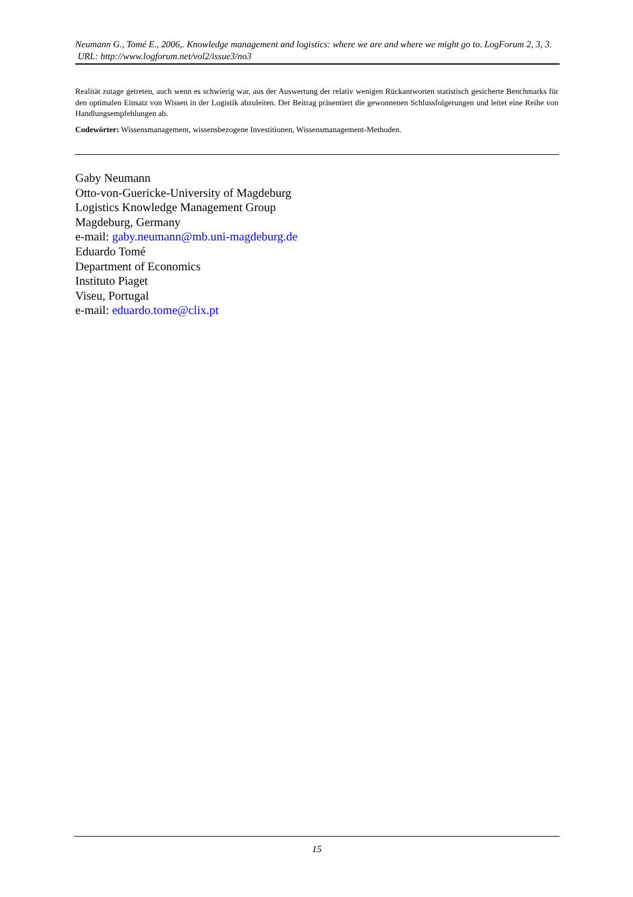Neumann G., Tomé E., 2006,. Knowledge management and logistics: where we are and where we might go to. LogForum 2, 3, 3.
URL: http://www.logforum.net/vol2/issue3/no3
Realität zutage getreten, auch wenn es schwierig war, aus der Auswertung der relativ wenigen Rückantworten statistisch gesicherte Benchmarks für den optimalen Einsatz von Wissen in der Logistik abzuleiten. Der Beitrag präsentiert die gewonnenen Schlussfolgerungen und leitet eine Reihe von Handlungsempfehlungen ab.
Codewörter: Wissensmanagement, wissensbezogene Investitionen, Wissensmanagement-Methoden.
Gaby Neumann
Otto-von-Guericke-University of Magdeburg
Logistics Knowledge Management Group
Magdeburg, Germany
e-mail: gaby.neumann@mb.uni-magdeburg.de
Eduardo Tomé
Department of Economics
Instituto Piaget
Viseu, Portugal
e-mail: eduardo.tome@clix.pt
15